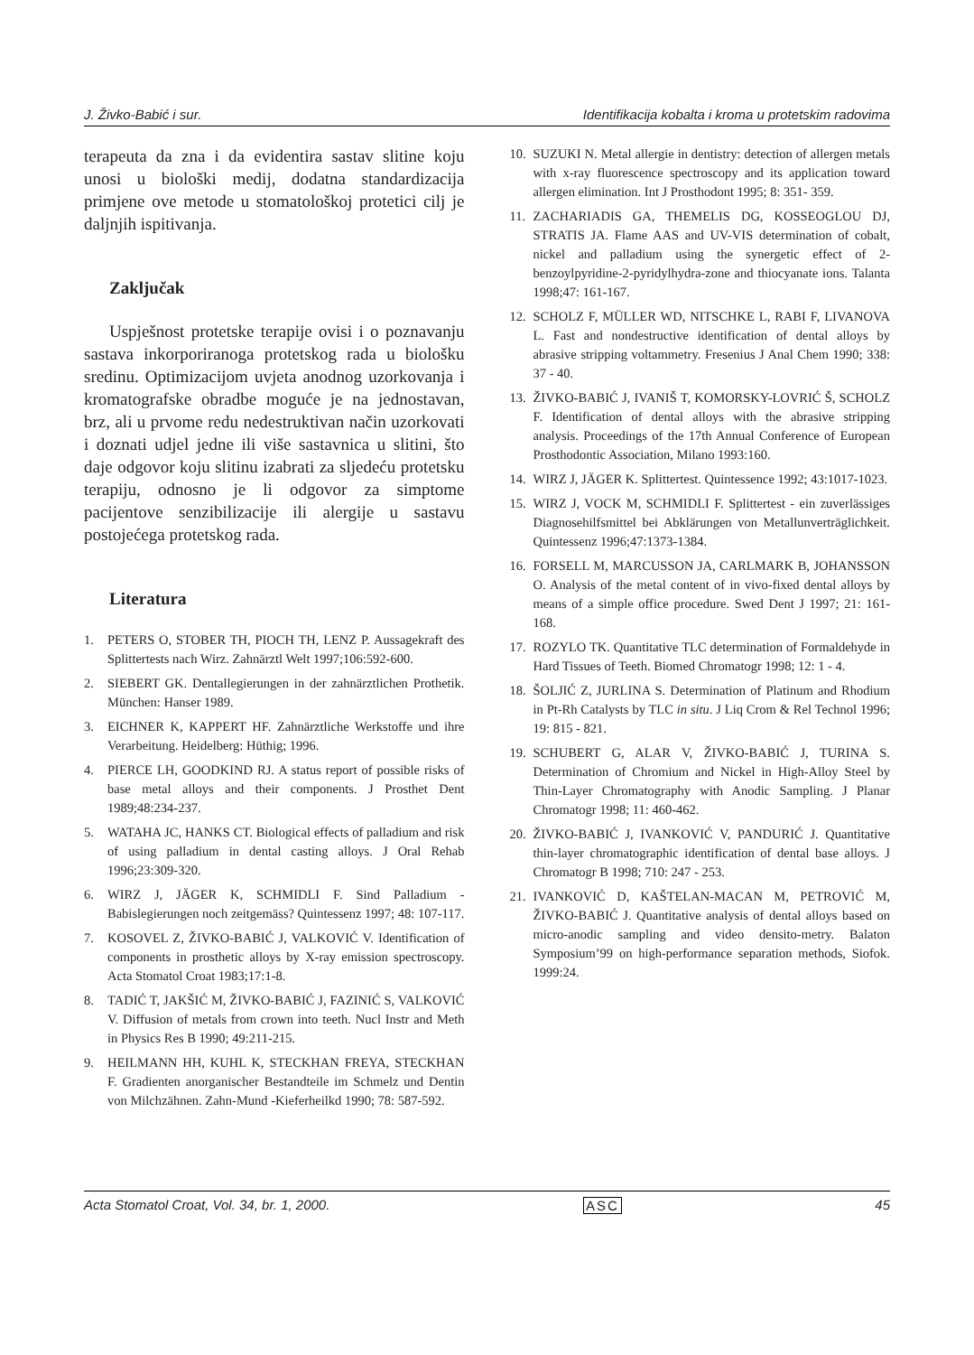J. Živko-Babić i sur. Identifikacija kobalta i kroma u protetskim radovima
terapeuta da zna i da evidentira sastav slitine koju unosi u biološki medij, dodatna standardizacija primjene ove metode u stomatološkoj protetici cilj je daljnjih ispitivanja.
Zaključak
Uspješnost protetske terapije ovisi i o poznavanju sastava inkorporiranoga protetskog rada u biološku sredinu. Optimizacijom uvjeta anodnog uzorkovanja i kromatografske obradbe moguće je na jednostavan, brz, ali u prvome redu nedestruktivan način uzorkovati i doznati udjel jedne ili više sastavnica u slitini, što daje odgovor koju slitinu izabrati za sljedeću protetsku terapiju, odnosno je li odgovor za simptome pacijentove senzibilizacije ili alergije u sastavu postojećega protetskog rada.
Literatura
1. PETERS O, STOBER TH, PIOCH TH, LENZ P. Aussagekraft des Splittertests nach Wirz. Zahnärztl Welt 1997;106:592-600.
2. SIEBERT GK. Dentallegierungen in der zahnärztlichen Prothetik. München: Hanser 1989.
3. EICHNER K, KAPPERT HF. Zahnärztliche Werkstoffe und ihre Verarbeitung. Heidelberg: Hüthig; 1996.
4. PIERCE LH, GOODKIND RJ. A status report of possible risks of base metal alloys and their components. J Prosthet Dent 1989;48:234-237.
5. WATAHA JC, HANKS CT. Biological effects of palladium and risk of using palladium in dental casting alloys. J Oral Rehab 1996;23:309-320.
6. WIRZ J, JÄGER K, SCHMIDLI F. Sind Palladium -Babislegierungen noch zeitgemäss? Quintessenz 1997; 48: 107-117.
7. KOSOVEL Z, ŽIVKO-BABIĆ J, VALKOVIĆ V. Identification of components in prosthetic alloys by X-ray emission spectroscopy. Acta Stomatol Croat 1983;17:1-8.
8. TADIĆ T, JAKŠIĆ M, ŽIVKO-BABIĆ J, FAZINIĆ S, VALKOVIĆ V. Diffusion of metals from crown into teeth. Nucl Instr and Meth in Physics Res B 1990; 49:211-215.
9. HEILMANN HH, KUHL K, STECKHAN FREYA, STECKHAN F. Gradienten anorganischer Bestandteile im Schmelz und Dentin von Milchzähnen. Zahn-Mund -Kieferheilkd 1990; 78: 587-592.
10. SUZUKI N. Metal allergie in dentistry: detection of allergen metals with x-ray fluorescence spectroscopy and its application toward allergen elimination. Int J Prosthodont 1995; 8: 351- 359.
11. ZACHARIADIS GA, THEMELIS DG, KOSSEOGLOU DJ, STRATIS JA. Flame AAS and UV-VIS determination of cobalt, nickel and palladium using the synergetic effect of 2-benzoylpyridine-2-pyridylhydra-zone and thiocyanate ions. Talanta 1998;47: 161-167.
12. SCHOLZ F, MÜLLER WD, NITSCHKE L, RABI F, LIVANOVA L. Fast and nondestructive identification of dental alloys by abrasive stripping voltammetry. Fresenius J Anal Chem 1990; 338: 37 - 40.
13. ŽIVKO-BABIĆ J, IVANIŠ T, KOMORSKY-LOVRIĆ Š, SCHOLZ F. Identification of dental alloys with the abrasive stripping analysis. Proceedings of the 17th Annual Conference of European Prosthodontic Association, Milano 1993:160.
14. WIRZ J, JÄGER K. Splittertest. Quintessence 1992; 43:1017-1023.
15. WIRZ J, VOCK M, SCHMIDLI F. Splittertest - ein zuverlässiges Diagnosehilfsmittel bei Abklärungen von Metallunverträglichkeit. Quintessenz 1996;47:1373-1384.
16. FORSELL M, MARCUSSON JA, CARLMARK B, JOHANSSON O. Analysis of the metal content of in vivo-fixed dental alloys by means of a simple office procedure. Swed Dent J 1997; 21: 161- 168.
17. ROZYLO TK. Quantitative TLC determination of Formaldehyde in Hard Tissues of Teeth. Biomed Chromatogr 1998; 12: 1 - 4.
18. ŠOLJIĆ Z, JURLINA S. Determination of Platinum and Rhodium in Pt-Rh Catalysts by TLC in situ. J Liq Crom & Rel Technol 1996; 19: 815 - 821.
19. SCHUBERT G, ALAR V, ŽIVKO-BABIĆ J, TURINA S. Determination of Chromium and Nickel in High-Alloy Steel by Thin-Layer Chromatography with Anodic Sampling. J Planar Chromatogr 1998; 11: 460-462.
20. ŽIVKO-BABIĆ J, IVANKOVIĆ V, PANDURIĆ J. Quantitative thin-layer chromatographic identification of dental base alloys. J Chromatogr B 1998; 710: 247 - 253.
21. IVANKOVIĆ D, KAŠTELAN-MACAN M, PETROVIĆ M, ŽIVKO-BABIĆ J. Quantitative analysis of dental alloys based on micro-anodic sampling and video densito-metry. Balaton Symposium’99 on high-performance separation methods, Siofok. 1999:24.
Acta Stomatol Croat, Vol. 34, br. 1, 2000. ASC 45